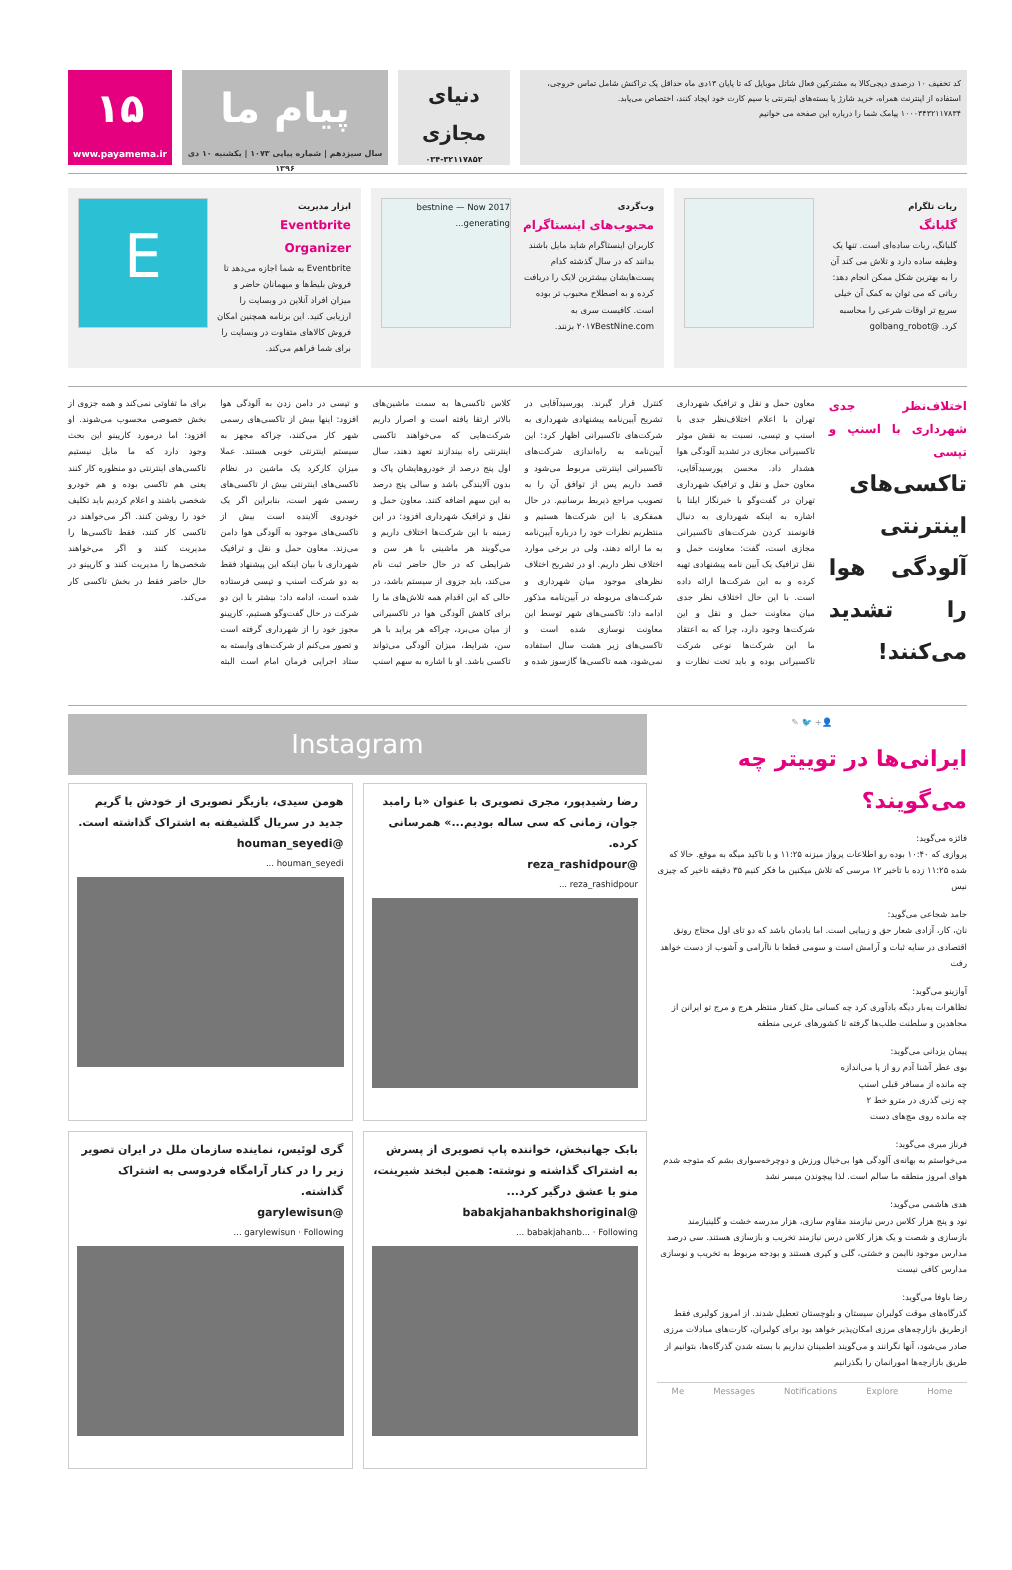کد تخفیف ۱۰ درصدی دیجی‌کالا به مشترکین فعال شاتل موبایل که تا پایان ۱۳دی ماه حداقل یک تراکنش شامل تماس خروجی، استفاده از اینترنت همراه، خرید شارژ یا بسته‌های اینترنتی با سیم کارت خود ایجاد کنند، اختصاص می‌یابد.
۱۰۰۰۳۴۳۲۱۱۷۸۳۴ پیامک شما را درباره این صفحه می خوانیم
دنیای مجازی
۰۳۴-۳۲۱۱۷۸۵۲
پیام ما
سال سیزدهم | شماره پیاپی ۱۰۷۳ | یکشنبه ۱۰ دی ۱۳۹۶
۱۵
www.payamema.ir
ربات تلگرام
گلبانگ
گلبانگ، ربات ساده‌ای است. تنها یک وظیفه ساده دارد و تلاش می کند آن را به بهترین شکل ممکن انجام دهد: رباتی که می توان به کمک آن خیلی سریع تر اوقات شرعی را محاسبه کرد. @golbang_robot
وب‌گردی
محبوب‌های اینستاگرام
کاربران اینستاگرام شاید مایل باشند بدانند که در سال گذشته کدام پست‌هایشان بیشترین لایک را دریافت کرده و به اصطلاح محبوب تر بوده است. کافیست سری به ۲۰۱۷BestNine.com بزنند.
2017 bestnine — Now generating...
ابزار مدیریت
Eventbrite Organizer
Eventbrite به شما اجازه می‌دهد تا فروش بلیط‌ها و میهمانان حاضر و میزان افراد آنلاین در وبسایت را ارزیابی کنید. این برنامه همچنین امکان فروش کالاهای متفاوت در وبسایت را برای شما فراهم می‌کند.
E
اختلاف‌نظر جدی شهرداری با اسنپ و تپسی
تاکسی‌های اینترنتی آلودگی هوا را تشدید می‌کنند!
معاون حمل و نقل و ترافیک شهرداری تهران با اعلام اختلاف‌نظر جدی با اسنپ و تپسی، نسبت به نقش موثر تاکسیرانی مجازی در تشدید آلودگی هوا هشدار داد. محسن پورسیدآقایی، معاون حمل و نقل و ترافیک شهرداری تهران در گفت‌وگو با خبرنگار ایلنا با اشاره به اینکه شهرداری به دنبال قانونمند کردن شرکت‌های تاکسیرانی مجازی است، گفت: معاونت حمل و نقل ترافیک یک آیین نامه پیشنهادی تهیه کرده و به این شرکت‌ها ارائه داده است. با این حال اختلاف نظر جدی میان معاونت حمل و نقل و این شرکت‌ها وجود دارد، چرا که به اعتقاد ما این شرکت‌ها نوعی شرکت تاکسیرانی بوده و باید تحت نظارت و کنترل قرار گیرند. پورسیدآقایی در تشریح آیین‌نامه پیشنهادی شهرداری به شرکت‌های تاکسیرانی اظهار کرد: این آیین‌نامه به راه‌اندازی شرکت‌های تاکسیرانی اینترنتی مربوط می‌شود و قصد داریم پس از توافق آن را به تصویب مراجع ذیربط برسانیم. در حال همفکری با این شرکت‌ها هستیم و منتظریم نظرات خود را درباره آیین‌نامه به ما ارائه دهند، ولی در برخی موارد اختلاف نظر داریم. او در تشریح اختلاف نظرهای موجود میان شهرداری و شرکت‌های مربوطه در آیین‌نامه مذکور ادامه داد: تاکسی‌های شهر توسط این معاونت نوسازی شده است و تاکسی‌های زیر هشت سال استفاده نمی‌شود، همه تاکسی‌ها گازسوز شده و کلاس تاکسی‌ها به سمت ماشین‌های بالاتر ارتقا یافته است و اصرار داریم شرکت‌هایی که می‌خواهند تاکسی اینترنتی راه بیندازند تعهد دهند، سال اول پنج درصد از خودروهایشان پاک و بدون آلایندگی باشد و سالی پنج درصد به این سهم اضافه کنند. معاون حمل و نقل و ترافیک شهرداری افزود: در این زمینه با این شرکت‌ها اختلاف داریم و می‌گویند هر ماشینی با هر سن و شرایطی که در حال حاضر ثبت نام می‌کند، باید جزوی از سیستم باشد، در حالی که این اقدام همه تلاش‌های ما را برای کاهش آلودگی هوا در تاکسیرانی از میان می‌برد، چراکه هر پراید با هر سن، شرایط، میزان آلودگی می‌تواند تاکسی باشد. او با اشاره به سهم اسنپ و تپسی در دامن زدن به آلودگی هوا افزود: اینها بیش از تاکسی‌های رسمی شهر کار می‌کنند، چراکه مجهز به سیستم اینترنتی خوبی هستند. عملا میزان کارکرد یک ماشین در نظام تاکسی‌های اینترنتی بیش از تاکسی‌های رسمی شهر است، بنابراین اگر یک خودروی آلاینده است بیش از تاکسی‌های موجود به آلودگی هوا دامن می‌زند. معاون حمل و نقل و ترافیک شهرداری با بیان اینکه این پیشنهاد فقط به دو شرکت اسنپ و تپسی فرستاده شده است، ادامه داد: بیشتر با این دو شرکت در حال گفت‌وگو هستیم، کارپینو مجوز خود را از شهرداری گرفته است و تصور می‌کنم از شرکت‌های وابسته به ستاد اجرایی فرمان امام است البته برای ما تفاوتی نمی‌کند و همه جزوی از بخش خصوصی محسوب می‌شوند. او افزود: اما درمورد کارپینو این بحث وجود دارد که ما مایل نیستیم تاکسی‌های اینترنتی دو منظوره کار کنند یعنی هم تاکسی بوده و هم خودرو شخصی باشند و اعلام کردیم باید تکلیف خود را روشن کنند. اگر می‌خواهند در تاکسی کار کنند، فقط تاکسی‌ها را مدیریت کنند و اگر می‌خواهند شخصی‌ها را مدیریت کنند و کارپینو در حال حاضر فقط در بخش تاکسی کار می‌کند.
👤+ 🐦 ✎
ایرانی‌ها در توییتر چه می‌گویند؟
فائزه می‌گوید:
پروازی که ۱۰:۴۰ بوده رو اطلاعات پرواز میزنه ۱۱:۲۵ و با تاکید میگه به موقع. حالا که شده ۱۱:۲۵ زده با تاخیر ۱۲ مرسی که تلاش میکنین ما فکر کنیم ۳۵ دقیقه تاخیر که چیزی نیس
حامد شجاعی می‌گوید:
نان، کار، آزادی شعار حق و زیبایی است. اما یادمان باشد که دو تای اول محتاج رونق اقتصادی در سایه ثبات و آرامش است و سومی قطعا با ناآرامی و آشوب از دست خواهد رفت
آوازینو می‌گوید:
تظاهرات یه‌بار دیگه یادآوری کرد چه کسانی مثل کفتار منتظر هرج و مرج تو ایرانن از مجاهدین و سلطنت طلب‌ها گرفته تا کشورهای عربی منطقه
پیمان یزدانی می‌گوید:
بوی عطر آشنا آدم رو از پا می‌اندازه
چه مانده از مسافر قبلی اسنپ
چه زنی گذری در مترو خط ۲
چه مانده روی مچ‌های دست
فرناز میری می‌گوید:
می‌خواستم به بهانه‌ی آلودگی هوا بی‌خیال ورزش و دوچرخه‌سواری بشم که متوجه شدم هوای امروز منطقه ما سالم است. لذا پیچوندن میسر نشد
هدی هاشمی می‌گوید:
نود و پنج هزار کلاس درس نیازمند مقاوم سازی، هزار مدرسه خشت و گلینیازمند بازسازی و شصت و یک هزار کلاس درس نیازمند تخریب و بازسازی هستند. سی درصد مدارس موجود ناایمن و خشتی، گلی و کپری هستند و بودجه مربوط به تخریب و نوسازی مدارس کافی نیست
رضا باوفا می‌گوید:
گذرگاه‌های موقت کولبران سیستان و بلوچستان تعطیل شدند. از امروز کولبری فقط ازطریق بازارچه‌های مرزی امکان‌پذیر خواهد بود برای کولبران، کارت‌های مبادلات مرزی صادر می‌شود، آنها نگرانند و می‌گویند اطمینان نداریم با بسته شدن گذرگاه‌ها، بتوانیم از طریق بازارچه‌ها امورانمان را بگذرانیم
Home Explore Notifications Messages Me
Instagram
رضا رشیدپور، مجری تصویری با عنوان «با رامبد جوان، زمانی که سی ساله بودیم...» همرسانی کرده.
@reza_rashidpour
reza_rashidpour ...
هومن سیدی، بازیگر تصویری از خودش با گریم جدید در سریال گلشیفته به اشتراک گذاشته است.
@houman_seyedi
houman_seyedi ...
بابک جهانبخش، خواننده پاپ تصویری از پسرش به اشتراک گذاشته و نوشته: همین لبخند شیرینت، منو با عشق درگیر کرد...
@babakjahanbakhshoriginal
babakjahanb... · Following ...
گری لوئیس، نماینده سازمان ملل در ایران تصویر زیر را در کنار آرامگاه فردوسی به اشتراک گذاشته.
@garylewisun
garylewisun · Following ...